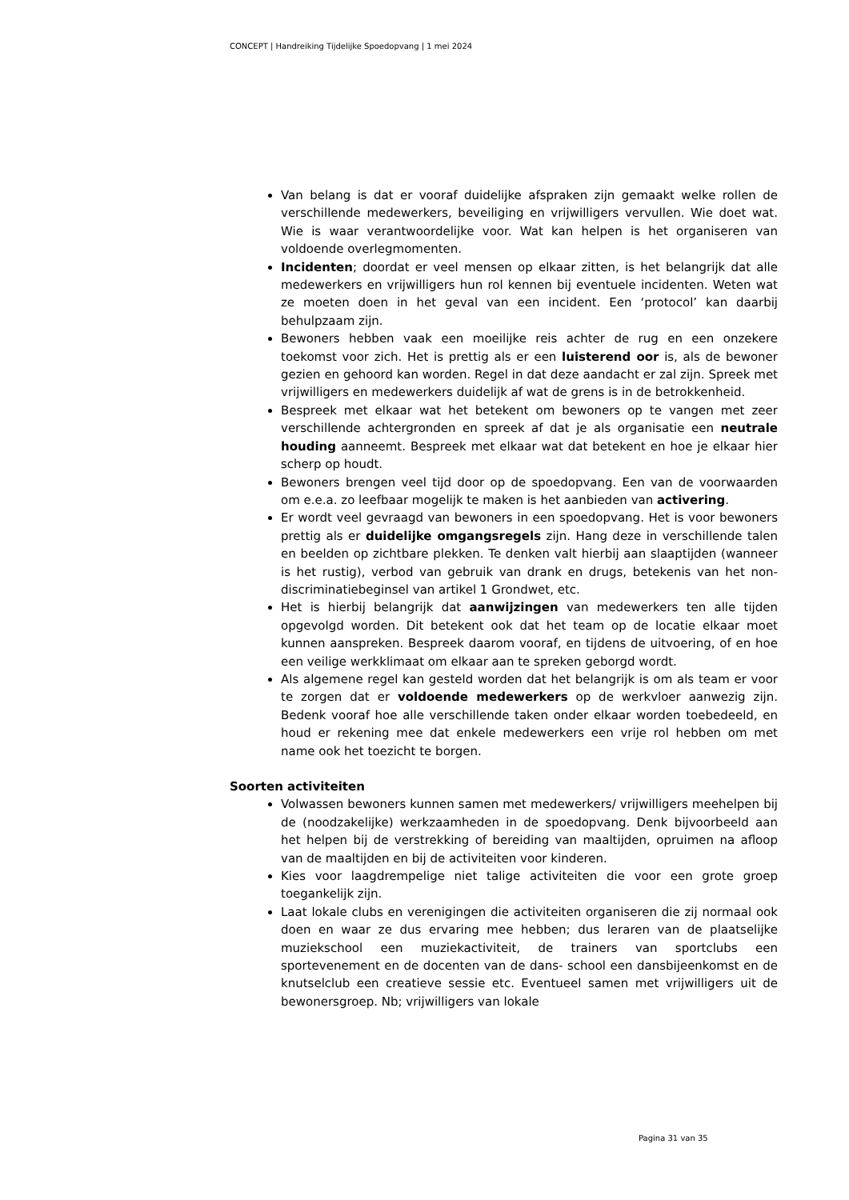CONCEPT | Handreiking Tijdelijke Spoedopvang | 1 mei 2024
Van belang is dat er vooraf duidelijke afspraken zijn gemaakt welke rollen de verschillende medewerkers, beveiliging en vrijwilligers vervullen. Wie doet wat. Wie is waar verantwoordelijke voor. Wat kan helpen is het organiseren van voldoende overlegmomenten.
Incidenten; doordat er veel mensen op elkaar zitten, is het belangrijk dat alle medewerkers en vrijwilligers hun rol kennen bij eventuele incidenten. Weten wat ze moeten doen in het geval van een incident. Een ‘protocol’ kan daarbij behulpzaam zijn.
Bewoners hebben vaak een moeilijke reis achter de rug en een onzekere toekomst voor zich. Het is prettig als er een luisterend oor is, als de bewoner gezien en gehoord kan worden. Regel in dat deze aandacht er zal zijn. Spreek met vrijwilligers en medewerkers duidelijk af wat de grens is in de betrokkenheid.
Bespreek met elkaar wat het betekent om bewoners op te vangen met zeer verschillende achtergronden en spreek af dat je als organisatie een neutrale houding aanneemt. Bespreek met elkaar wat dat betekent en hoe je elkaar hier scherp op houdt.
Bewoners brengen veel tijd door op de spoedopvang. Een van de voorwaarden om e.e.a. zo leefbaar mogelijk te maken is het aanbieden van activering.
Er wordt veel gevraagd van bewoners in een spoedopvang. Het is voor bewoners prettig als er duidelijke omgangsregels zijn. Hang deze in verschillende talen en beelden op zichtbare plekken. Te denken valt hierbij aan slaaptijden (wanneer is het rustig), verbod van gebruik van drank en drugs, betekenis van het non-discriminatiebeginsel van artikel 1 Grondwet, etc.
Het is hierbij belangrijk dat aanwijzingen van medewerkers ten alle tijden opgevolgd worden. Dit betekent ook dat het team op de locatie elkaar moet kunnen aanspreken. Bespreek daarom vooraf, en tijdens de uitvoering, of en hoe een veilige werkklimaat om elkaar aan te spreken geborgd wordt.
Als algemene regel kan gesteld worden dat het belangrijk is om als team er voor te zorgen dat er voldoende medewerkers op de werkvloer aanwezig zijn. Bedenk vooraf hoe alle verschillende taken onder elkaar worden toebedeeld, en houd er rekening mee dat enkele medewerkers een vrije rol hebben om met name ook het toezicht te borgen.
Soorten activiteiten
Volwassen bewoners kunnen samen met medewerkers/ vrijwilligers meehelpen bij de (noodzakelijke) werkzaamheden in de spoedopvang. Denk bijvoorbeeld aan het helpen bij de verstrekking of bereiding van maaltijden, opruimen na afloop van de maaltijden en bij de activiteiten voor kinderen.
Kies voor laagdrempelige niet talige activiteiten die voor een grote groep toegankelijk zijn.
Laat lokale clubs en verenigingen die activiteiten organiseren die zij normaal ook doen en waar ze dus ervaring mee hebben; dus leraren van de plaatselijke muziekschool een muziekactiviteit, de trainers van sportclubs een sportevenement en de docenten van de dans- school een dansbijeenkomst en de knutselclub een creatieve sessie etc. Eventueel samen met vrijwilligers uit de bewonersgroep. Nb; vrijwilligers van lokale
Pagina 31 van 35